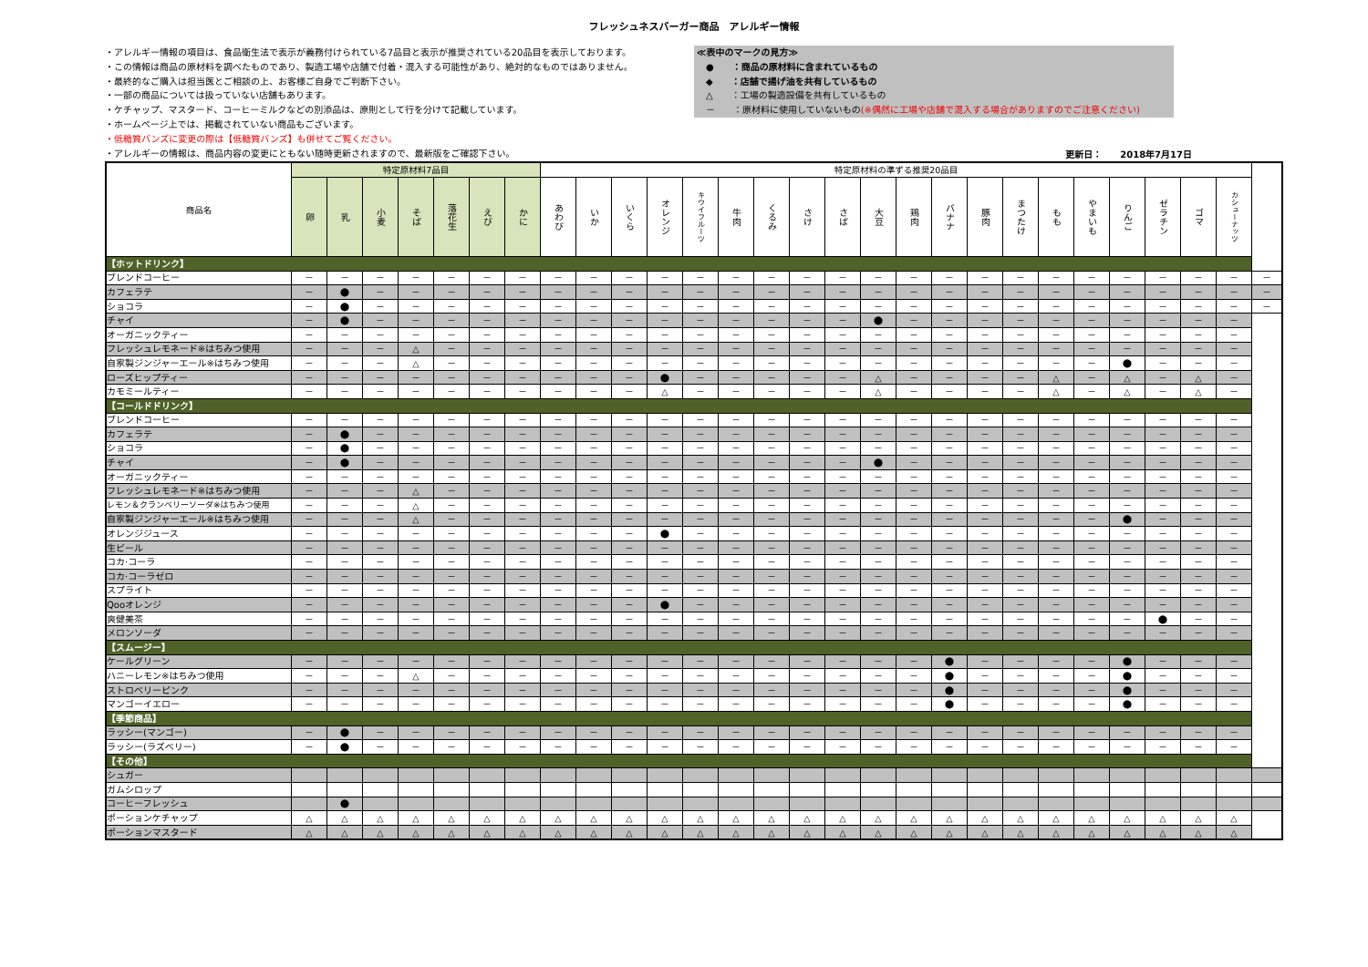フレッシュネスバーガー商品　アレルギー情報
・アレルギー情報の項目は、食品衛生法で表示が義務付けられている7品目と表示が推奨されている20品目を表示しております。
・この情報は商品の原材料を調べたものであり、製造工場や店舗で付着・混入する可能性があり、絶対的なものではありません。
・最終的なご購入は担当医とご相談の上、お客様ご自身でご判断下さい。
・一部の商品については扱っていない店舗もあります。
・ケチャップ、マスタード、コーヒーミルクなどの別添品は、原則として行を分けて記載しています。
・ホームページ上では、掲載されていない商品もございます。
・低糖質バンズに変更の際は【低糖質バンズ】も併せてご覧ください。
・アレルギーの情報は、商品内容の変更にともない随時更新されますので、最新版をご確認下さい。
≪表中のマークの見方≫
　●　　：商品の原材料に含まれているもの
　◆　　：店舗で揚げ油を共有しているもの
　△　　：工場の製造設備を共有しているもの
　－　　：原材料に使用していないもの(※偶然に工場や店舗で混入する場合がありますのでご注意ください)
更新日：　　2018年7月17日
| 商品名 | 特定原材料7品目 | | | | | | | 特定原材料の準ずる推奨20品目 | | | | | | | | | | | | | | | | | | | | |
| --- | --- | --- | --- | --- | --- | --- | --- | --- | --- | --- | --- | --- | --- | --- | --- | --- | --- | --- | --- | --- | --- | --- | --- | --- | --- | --- | --- | --- |
| | 卵 | 乳 | 小麦 | そば | 落花生 | えび | かに | あわび | いか | いくら | オレンジ | キウイフルーツ | 牛肉 | くるみ | さけ | さば | 大豆 | 鶏肉 | バナナ | 豚肉 | まつたけ | もも | やまいも | りんご | ゼラチン | ゴマ | カシューナッツ | |
| 【ホットドリンク】 | | | | | | | | | | | | | | | | | | | | | | | | | | | | |
| ブレンドコーヒー | － | － | － | － | － | － | － | － | － | － | － | － | － | － | － | － | － | － | － | － | － | － | － | － | － | － | － | － |
| カフェラテ | － | ● | － | － | － | － | － | － | － | － | － | － | － | － | － | － | － | － | － | － | － | － | － | － | － | － | － | － |
| ショコラ | － | ● | － | － | － | － | － | － | － | － | － | － | － | － | － | － | － | － | － | － | － | － | － | － | － | － | － | － |
| チャイ | － | ● | － | － | － | － | － | － | － | － | － | － | － | － | － | － | ● | － | － | － | － | － | － | － | － | － | － | |
| オーガニックティー | － | － | － | － | － | － | － | － | － | － | － | － | － | － | － | － | － | － | － | － | － | － | － | － | － | － | － | |
| フレッシュレモネード※はちみつ使用 | － | － | － | △ | － | － | － | － | － | － | － | － | － | － | － | － | － | － | － | － | － | － | － | － | － | － | － | |
| 自家製ジンジャーエール※はちみつ使用 | － | － | － | △ | － | － | － | － | － | － | － | － | － | － | － | － | － | － | － | － | － | － | － | ● | － | － | － | |
| ローズヒップティー | － | － | － | － | － | － | － | － | － | － | ● | － | － | － | － | － | △ | － | － | － | － | △ | － | △ | － | △ | － | |
| カモミールティー | － | － | － | － | － | － | － | － | － | － | △ | － | － | － | － | － | △ | － | － | － | － | △ | － | △ | － | △ | － | |
| 【コールドドリンク】 | | | | | | | | | | | | | | | | | | | | | | | | | | | | |
| ブレンドコーヒー | － | － | － | － | － | － | － | － | － | － | － | － | － | － | － | － | － | － | － | － | － | － | － | － | － | － | － | |
| カフェラテ | － | ● | － | － | － | － | － | － | － | － | － | － | － | － | － | － | － | － | － | － | － | － | － | － | － | － | － | |
| ショコラ | － | ● | － | － | － | － | － | － | － | － | － | － | － | － | － | － | － | － | － | － | － | － | － | － | － | － | － | |
| チャイ | － | ● | － | － | － | － | － | － | － | － | － | － | － | － | － | － | ● | － | － | － | － | － | － | － | － | － | － | |
| オーガニックティー | － | － | － | － | － | － | － | － | － | － | － | － | － | － | － | － | － | － | － | － | － | － | － | － | － | － | － | |
| フレッシュレモネード※はちみつ使用 | － | － | － | △ | － | － | － | － | － | － | － | － | － | － | － | － | － | － | － | － | － | － | － | － | － | － | － | |
| レモン＆クランベリーソーダ※はちみつ使用 | － | － | － | △ | － | － | － | － | － | － | － | － | － | － | － | － | － | － | － | － | － | － | － | － | － | － | － | |
| 自家製ジンジャーエール※はちみつ使用 | － | － | － | △ | － | － | － | － | － | － | － | － | － | － | － | － | － | － | － | － | － | － | － | ● | － | － | － | |
| オレンジジュース | － | － | － | － | － | － | － | － | － | － | ● | － | － | － | － | － | － | － | － | － | － | － | － | － | － | － | － | |
| 生ビール | － | － | － | － | － | － | － | － | － | － | － | － | － | － | － | － | － | － | － | － | － | － | － | － | － | － | － | |
| コカ·コーラ | － | － | － | － | － | － | － | － | － | － | － | － | － | － | － | － | － | － | － | － | － | － | － | － | － | － | － | |
| コカ·コーラゼロ | － | － | － | － | － | － | － | － | － | － | － | － | － | － | － | － | － | － | － | － | － | － | － | － | － | － | － | |
| スプライト | － | － | － | － | － | － | － | － | － | － | － | － | － | － | － | － | － | － | － | － | － | － | － | － | － | － | － | |
| Qooオレンジ | － | － | － | － | － | － | － | － | － | － | ● | － | － | － | － | － | － | － | － | － | － | － | － | － | － | － | － | |
| 爽健美茶 | － | － | － | － | － | － | － | － | － | － | － | － | － | － | － | － | － | － | － | － | － | － | － | － | ● | － | － | |
| メロンソーダ | － | － | － | － | － | － | － | － | － | － | － | － | － | － | － | － | － | － | － | － | － | － | － | － | － | － | － | |
| 【スムージー】 | | | | | | | | | | | | | | | | | | | | | | | | | | | | |
| ケールグリーン | － | － | － | － | － | － | － | － | － | － | － | － | － | － | － | － | － | － | ● | － | － | － | － | ● | － | － | － | |
| ハニーレモン※はちみつ使用 | － | － | － | △ | － | － | － | － | － | － | － | － | － | － | － | － | － | － | ● | － | － | － | － | ● | － | － | － | |
| ストロベリーピンク | － | － | － | － | － | － | － | － | － | － | － | － | － | － | － | － | － | － | ● | － | － | － | － | ● | － | － | － | |
| マンゴーイエロー | － | － | － | － | － | － | － | － | － | － | － | － | － | － | － | － | － | － | ● | － | － | － | － | ● | － | － | － | |
| 【季節商品】 | | | | | | | | | | | | | | | | | | | | | | | | | | | | |
| ラッシー(マンゴー) | － | ● | － | － | － | － | － | － | － | － | － | － | － | － | － | － | － | － | － | － | － | － | － | － | － | － | － | |
| ラッシー(ラズベリー) | － | ● | － | － | － | － | － | － | － | － | － | － | － | － | － | － | － | － | － | － | － | － | － | － | － | － | － | |
| 【その他】 | | | | | | | | | | | | | | | | | | | | | | | | | | | | |
| シュガー | | | | | | | | | | | | | | | | | | | | | | | | | | | | |
| ガムシロップ | | | | | | | | | | | | | | | | | | | | | | | | | | | | |
| コーヒーフレッシュ | | ● | | | | | | | | | | | | | | | | | | | | | | | | | | |
| ポーションケチャップ | △ | △ | △ | △ | △ | △ | △ | △ | △ | △ | △ | △ | △ | △ | △ | △ | △ | △ | △ | △ | △ | △ | △ | △ | △ | △ | △ | |
| ポーションマスタード | △ | △ | △ | △ | △ | △ | △ | △ | △ | △ | △ | △ | △ | △ | △ | △ | △ | △ | △ | △ | △ | △ | △ | △ | △ | △ | △ | |